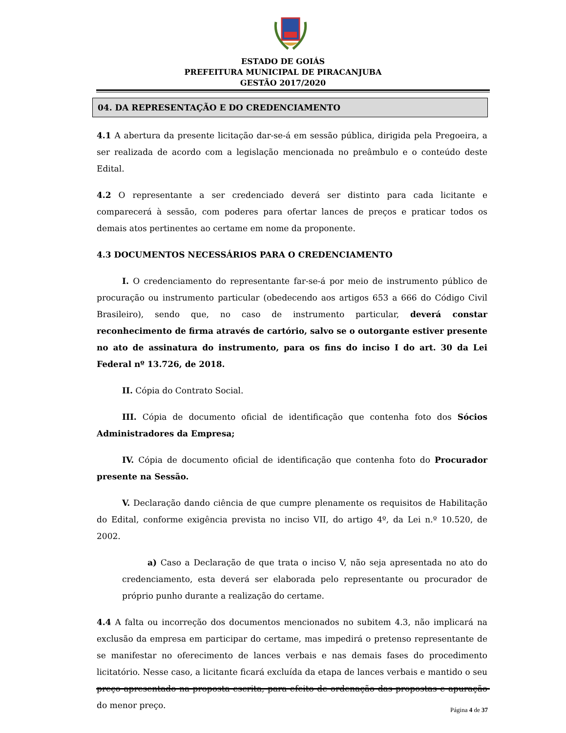ESTADO DE GOIÁS
PREFEITURA MUNICIPAL DE PIRACANJUBA
GESTÃO 2017/2020
04. DA REPRESENTAÇÃO E DO CREDENCIAMENTO
4.1 A abertura da presente licitação dar-se-á em sessão pública, dirigida pela Pregoeira, a ser realizada de acordo com a legislação mencionada no preâmbulo e o conteúdo deste Edital.
4.2 O representante a ser credenciado deverá ser distinto para cada licitante e comparecerá à sessão, com poderes para ofertar lances de preços e praticar todos os demais atos pertinentes ao certame em nome da proponente.
4.3 DOCUMENTOS NECESSÁRIOS PARA O CREDENCIAMENTO
I. O credenciamento do representante far-se-á por meio de instrumento público de procuração ou instrumento particular (obedecendo aos artigos 653 a 666 do Código Civil Brasileiro), sendo que, no caso de instrumento particular, deverá constar reconhecimento de firma através de cartório, salvo se o outorgante estiver presente no ato de assinatura do instrumento, para os fins do inciso I do art. 30 da Lei Federal nº 13.726, de 2018.
II. Cópia do Contrato Social.
III. Cópia de documento oficial de identificação que contenha foto dos Sócios Administradores da Empresa;
IV. Cópia de documento oficial de identificação que contenha foto do Procurador presente na Sessão.
V. Declaração dando ciência de que cumpre plenamente os requisitos de Habilitação do Edital, conforme exigência prevista no inciso VII, do artigo 4º, da Lei n.º 10.520, de 2002.
a) Caso a Declaração de que trata o inciso V, não seja apresentada no ato do credenciamento, esta deverá ser elaborada pelo representante ou procurador de próprio punho durante a realização do certame.
4.4 A falta ou incorreção dos documentos mencionados no subitem 4.3, não implicará na exclusão da empresa em participar do certame, mas impedirá o pretenso representante de se manifestar no oferecimento de lances verbais e nas demais fases do procedimento licitatório. Nesse caso, a licitante ficará excluída da etapa de lances verbais e mantido o seu preço apresentado na proposta escrita, para efeito de ordenação das propostas e apuração do menor preço.
Página 4 de 37